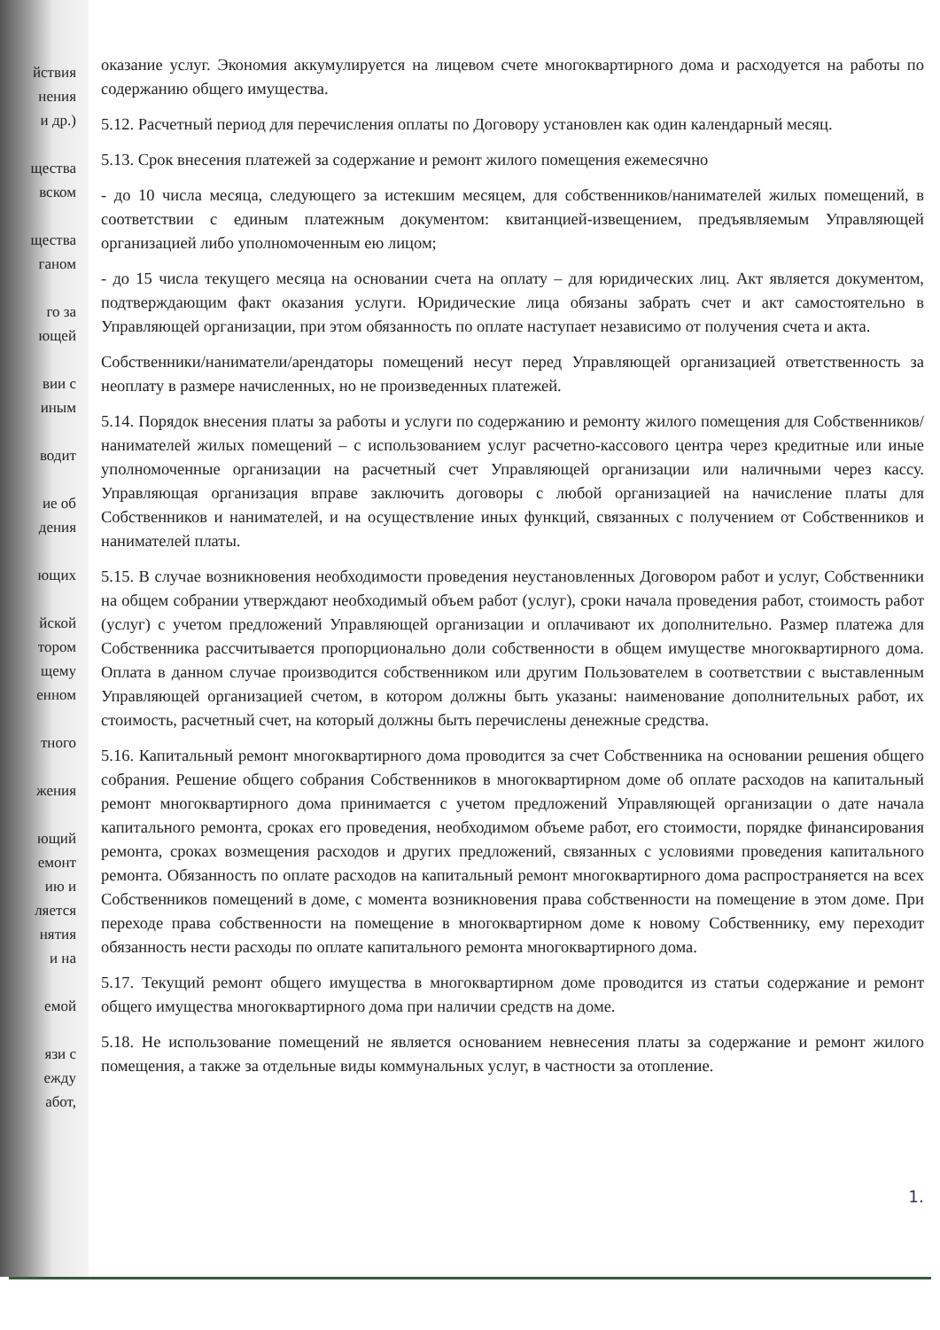йствия
нения
и др.)
щества
вском
щества
ганом
го за
ющей
вии с
иным
водит
ие об
дения
ющих
йской
тором
щему
енном
тного
жения
ющий
емонт
ию и
ляется
нятия
и на
емой
язи с
ежду
абот,
оказание услуг. Экономия аккумулируется на лицевом счете многоквартирного дома и расходуется на работы по содержанию общего имущества.
5.12. Расчетный период для перечисления оплаты по Договору установлен как один календарный месяц.
5.13. Срок внесения платежей за содержание и ремонт жилого помещения ежемесячно
- до 10 числа месяца, следующего за истекшим месяцем, для собственников/нанимателей жилых помещений, в соответствии с единым платежным документом: квитанцией-извещением, предъявляемым Управляющей организацией либо уполномоченным ею лицом;
- до 15 числа текущего месяца на основании счета на оплату – для юридических лиц. Акт является документом, подтверждающим факт оказания услуги. Юридические лица обязаны забрать счет и акт самостоятельно в Управляющей организации, при этом обязанность по оплате наступает независимо от получения счета и акта.
Собственники/наниматели/арендаторы помещений несут перед Управляющей организацией ответственность за неоплату в размере начисленных, но не произведенных платежей.
5.14. Порядок внесения платы за работы и услуги по содержанию и ремонту жилого помещения для Собственников/нанимателей жилых помещений – с использованием услуг расчетно-кассового центра через кредитные или иные уполномоченные организации на расчетный счет Управляющей организации или наличными через кассу. Управляющая организация вправе заключить договоры с любой организацией на начисление платы для Собственников и нанимателей, и на осуществление иных функций, связанных с получением от Собственников и нанимателей платы.
5.15. В случае возникновения необходимости проведения неустановленных Договором работ и услуг, Собственники на общем собрании утверждают необходимый объем работ (услуг), сроки начала проведения работ, стоимость работ (услуг) с учетом предложений Управляющей организации и оплачивают их дополнительно. Размер платежа для Собственника рассчитывается пропорционально доли собственности в общем имуществе многоквартирного дома. Оплата в данном случае производится собственником или другим Пользователем в соответствии с выставленным Управляющей организацией счетом, в котором должны быть указаны: наименование дополнительных работ, их стоимость, расчетный счет, на который должны быть перечислены денежные средства.
5.16. Капитальный ремонт многоквартирного дома проводится за счет Собственника на основании решения общего собрания. Решение общего собрания Собственников в многоквартирном доме об оплате расходов на капитальный ремонт многоквартирного дома принимается с учетом предложений Управляющей организации о дате начала капитального ремонта, сроках его проведения, необходимом объеме работ, его стоимости, порядке финансирования ремонта, сроках возмещения расходов и других предложений, связанных с условиями проведения капитального ремонта. Обязанность по оплате расходов на капитальный ремонт многоквартирного дома распространяется на всех Собственников помещений в доме, с момента возникновения права собственности на помещение в этом доме. При переходе права собственности на помещение в многоквартирном доме к новому Собственнику, ему переходит обязанность нести расходы по оплате капитального ремонта многоквартирного дома.
5.17. Текущий ремонт общего имущества в многоквартирном доме проводится из статьи содержание и ремонт общего имущества многоквартирного дома при наличии средств на доме.
5.18. Не использование помещений не является основанием невнесения платы за содержание и ремонт жилого помещения, а также за отдельные виды коммунальных услуг, в частности за отопление.
1.